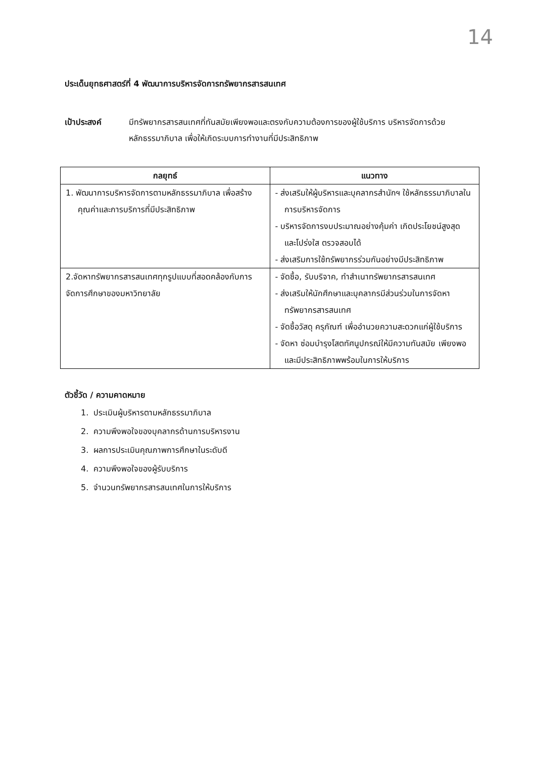14
ประเด็นยุทธศาสตร์ที่ 4 พัฒนาการบริหารจัดการทรัพยากรสารสนเทศ
เป้าประสงค์ มีทรัพยากรสารสนเทศที่ทันสมัยเพียงพอและตรงกับความต้องการของผู้ใช้บริการ บริหารจัดการด้วยหลักธรรมาภิบาล เพื่อให้เกิดระบบการทำงานที่มีประสิทธิภาพ
| กลยุทธ์ | แนวทาง |
| --- | --- |
| 1. พัฒนาการบริหารจัดการตามหลักธรรมาภิบาล เพื่อสร้างคุณค่าและการบริการที่มีประสิทธิภาพ | - ส่งเสริมให้ผู้บริหารและบุคลากรสำนักฯ ใช้หลักธรรมาภิบาลในการบริหารจัดการ - บริหารจัดการงบประมาณอย่างคุ้มค่า เกิดประโยชน์สูงสุด และโปร่งใส ตรวจสอบได้ - ส่งเสริมการใช้ทรัพยากรร่วมกันอย่างมีประสิทธิภาพ |
| 2.จัดหาทรัพยากรสารสนเทศทุกรูปแบบที่สอดคล้องกับการจัดการศึกษาของมหาวิทยาลัย | - จัดซื้อ, รับบริจาค, ทำสำเนาทรัพยากรสารสนเทศ - ส่งเสริมให้นักศึกษาและบุคลากรมีส่วนร่วมในการจัดหาทรัพยากรสารสนเทศ - จัดซื้อวัสดุ ครุภัณฑ์ เพื่ออำนวยความสะดวกแก่ผู้ใช้บริการ - จัดหา ซ่อมบำรุงโสตทัศนูปกรณ์ให้มีความทันสมัย เพียงพอ และมีประสิทธิภาพพร้อมในการให้บริการ |
ตัวชี้วัด / ความคาดหมาย
1. ประเมินผู้บริหารตามหลักธรรมาภิบาล
2. ความพึงพอใจของบุคลากรด้านการบริหารงาน
3. ผลการประเมินคุณภาพการศึกษาในระดับดี
4. ความพึงพอใจของผู้รับบริการ
5. จำนวนทรัพยากรสารสนเทศในการให้บริการ